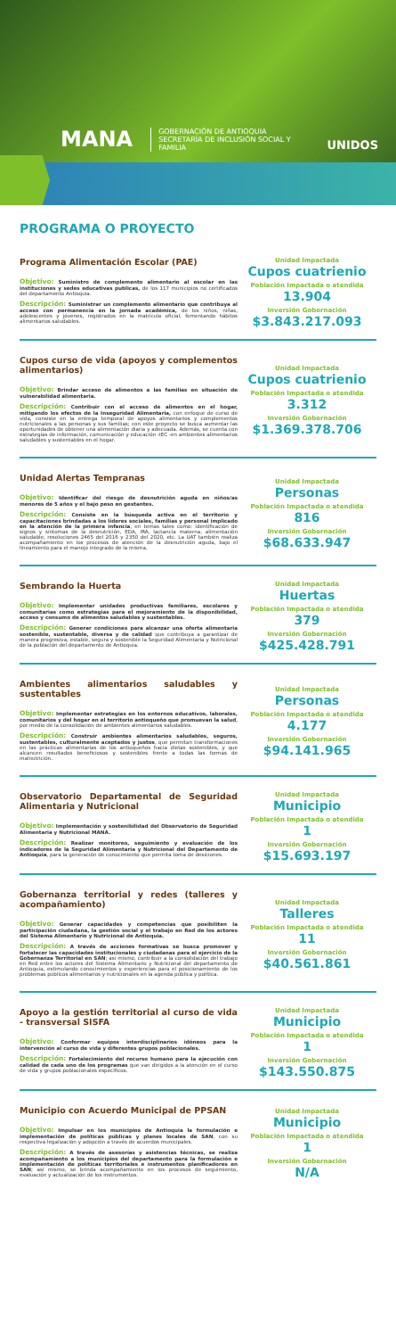MANA
GOBERNACIÓN DE ANTIOQUIA
SECRETARÍA DE INCLUSIÓN SOCIAL Y FAMILIA
UNIDOS
PROGRAMA O PROYECTO
Programa Alimentación Escolar (PAE)
Objetivo: Suministro de complemento alimentario al escolar en las instituciones y sedes educativas publicas, de los 117 municipios no certificados del departamento Antioquia.
Descripción: Suministrar un complemento alimentario que contribuya al acceso con permanencia en la jornada académica, de los niños, niñas, adolescentes y jóvenes, registrados en la matrícula oficial, fomentando hábitos alimentarios saludables.
Unidad Impactada
Cupos cuatrienio
Población Impactada o atendida
13.904
Inversión Gobernación
$3.843.217.093
Cupos curso de vida (apoyos y complementos alimentarios)
Objetivo: Brindar acceso de alimentos a las familias en situación de vulnerabilidad alimentaria.
Descripción: Contribuir con el acceso de alimentos en el hogar, mitigando los efectos de la Inseguridad Alimentaria, con enfoque de curso de vida, consiste en la entrega temporal de apoyos alimentarios y complementos nutricionales a las personas y sus familias; con este proyecto se busca aumentar las oportunidades de obtener una alimentación diaria y adecuada. Además, se cuenta con estrategias de información, comunicación y educación -IEC -en ambientes alimentarios saludables y sustentables en el hogar.
Unidad Impactada
Cupos cuatrienio
Población Impactada o atendida
3.312
Inversión Gobernación
$1.369.378.706
Unidad Alertas Tempranas
Objetivo: Identificar del riesgo de desnutrición aguda en niños/as menores de 5 años y el bajo peso en gestantes.
Descripción: Consiste en la búsqueda activa en el territorio y capacitaciones brindadas a los líderes sociales, familias y personal implicado en la atención de la primera infancia, en temas tales como: identificación de signos y síntomas de la desnutrición, EDA, IRA, lactancia materna, alimentación saludable, resoluciones 2465 del 2016 y 2350 del 2020, etc. La UAT también realiza acompañamiento en los procesos de atención de la desnutrición aguda, bajo el lineamiento para el manejo integrado de la misma.
Unidad Impactada
Personas
Población Impactada o atendida
816
Inversión Gobernación
$68.633.947
Sembrando la Huerta
Objetivo: Implementar unidades productivas familiares, escolares y comunitarias como estrategias para el mejoramiento de la disponibilidad, acceso y consumo de alimentos saludables y sustentables.
Descripción: Generar condiciones para alcanzar una oferta alimentaria sostenible, sustentable, diversa y de calidad que contribuya a garantizar de manera progresiva, estable, segura y sostenible la Seguridad Alimentaria y Nutricional de la población del departamento de Antioquia.
Unidad Impactada
Huertas
Población Impactada o atendida
379
Inversión Gobernación
$425.428.791
Ambientes alimentarios saludables y sustentables
Objetivo: Implementar estrategias en los entornos educativos, laborales, comunitarios y del hogar en el territorio antioqueño que promuevan la salud, por medio de la consolidación de ambientes alimentarios saludables.
Descripción: Construir ambientes alimentarios saludables, seguros, sustentables, culturalmente aceptados y justos, que permitan transformaciones en las prácticas alimentarias de los antioqueños hacia dietas sostenibles, y que alcancen resultados beneficiosos y sostenibles frente a todas las formas de malnutrición.
Unidad Impactada
Personas
Población Impactada o atendida
4.177
Inversión Gobernación
$94.141.965
Observatorio Departamental de Seguridad Alimentaria y Nutricional
Objetivo: Implementación y sostenibilidad del Observatorio de Seguridad Alimentaria y Nutricional MANA.
Descripción: Realizar monitoreo, seguimiento y evaluación de los indicadores de la Seguridad Alimentaria y Nutricional del Departamento de Antioquia, para la generación de conocimiento que permita toma de desiciones.
Unidad Impactada
Municipio
Población Impactada o atendida
1
Inversión Gobernación
$15.693.197
Gobernanza territorial y redes (talleres y acompañamiento)
Objetivo: Generar capacidades y competencias que posibiliten la participación ciudadana, la gestión social y el trabajo en Red de los actores del Sistema Alimentario y Nutricional de Antioquia.
Descripción: A través de acciones formativas se busca promover y fortalecer las capacidades institucionales y ciudadanas para el ejercicio de la Gobernanza Territorial en SAN; así mismo, contribuir a la consolidación del trabajo en Red entre los actores del Sistema Alimentario y Nutricional del departamento de Antioquia, estimulando conocimientos y experiencias para el posicionamiento de los problemas públicos alimentarios y nutricionales en la agenda pública y política.
Unidad Impactada
Talleres
Población Impactada o atendida
11
Inversión Gobernación
$40.561.861
Apoyo a la gestión territorial al curso de vida - transversal SISFA
Objetivo: Conformar equipos interdisciplinarios idóneos para la intervención al curso de vida y diferentes grupos poblacionales.
Descripción: Fortalecimiento del recurso humano para la ejecución con calidad de cada uno de los programas que van dirigidos a la atención en el curso de vida y grupos poblacionales específicos.
Unidad Impactada
Municipio
Población Impactada o atendida
1
Inversión Gobernación
$143.550.875
Municipio con Acuerdo Municipal de PPSAN
Objetivo: Impulsar en los municipios de Antioquia la formulación e implementación de políticas públicas y planes locales de SAN, con su respectiva legalización y adopción a través de acuerdos municipales.
Descripción: A través de asesorías y asistencias técnicas, se realiza acompañamiento a los municipios del departamento para la formulación e implementación de políticas territoriales e instrumentos planificadores en SAN; así mismo, se brinda acompañamiento en los procesos de seguimiento, evaluación y actualización de los instrumentos.
Unidad Impactada
Municipio
Población Impactada o atendida
1
Inversión Gobernación
N/A